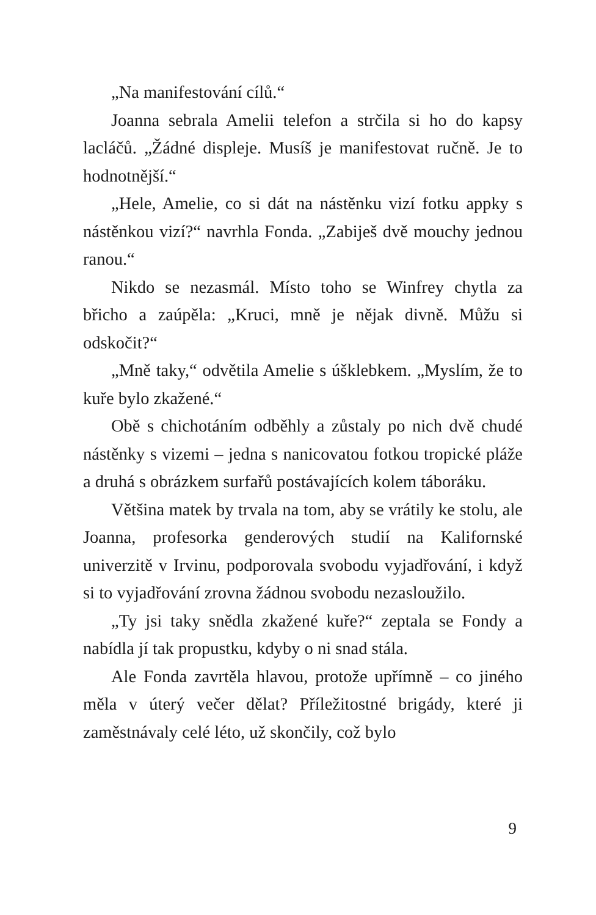„Na manifestování cílů.“
Joanna sebrala Amelii telefon a strčila si ho do kapsy lacláčů. „Žádné displeje. Musíš je manifestovat ručně. Je to hodnotnější.“
„Hele, Amelie, co si dát na nástěnku vizí fotku appky s nástěnkou vizí?“ navrhla Fonda. „Zabiješ dvě mouchy jednou ranou.“
Nikdo se nezasmál. Místo toho se Winfrey chytla za břicho a zaúpěla: „Kruci, mně je nějak divně. Můžu si odskočit?“
„Mně taky,“ odvětila Amelie s úšklebkem. „Myslím, že to kuře bylo zkažené.“
Obě s chichotáním odběhly a zůstaly po nich dvě chudé nástěnky s vizemi – jedna s nanicovatou fotkou tropické pláže a druhá s obrázkem surfařů postávajících kolem táboráku.
Většina matek by trvala na tom, aby se vrátily ke stolu, ale Joanna, profesorka genderových studií na Kalifornské univerzitě v Irvinu, podporovala svobodu vyjadřování, i když si to vyjadřování zrovna žádnou svobodu nezasloužilo.
„Ty jsi taky snědla zkažené kuře?“ zeptala se Fondy a nabídla jí tak propustku, kdyby o ni snad stála.
Ale Fonda zavrtěla hlavou, protože upřímně – co jiného měla v úterý večer dělat? Příležitostné brigády, které ji zaměstnávaly celé léto, už skončily, což bylo
9